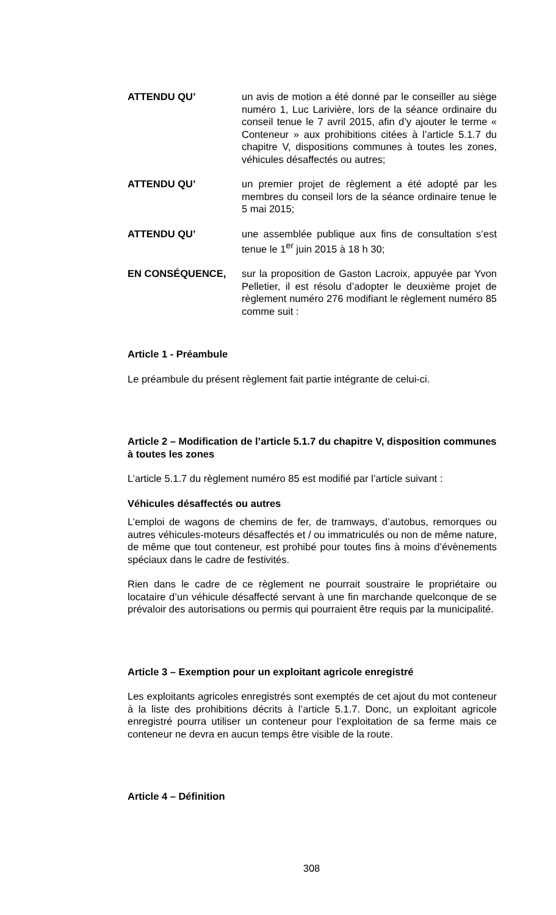ATTENDU QU’ un avis de motion a été donné par le conseiller au siège numéro 1, Luc Larivière, lors de la séance ordinaire du conseil tenue le 7 avril 2015, afin d’y ajouter le terme « Conteneur » aux prohibitions citées à l’article 5.1.7 du chapitre V, dispositions communes à toutes les zones, véhicules désaffectés ou autres;
ATTENDU QU’ un premier projet de règlement a été adopté par les membres du conseil lors de la séance ordinaire tenue le 5 mai 2015;
ATTENDU QU’ une assemblée publique aux fins de consultation s’est tenue le 1<sup>er</sup> juin 2015 à 18 h 30;
EN CONSÉQUENCE, sur la proposition de Gaston Lacroix, appuyée par Yvon Pelletier, il est résolu d’adopter le deuxième projet de règlement numéro 276 modifiant le règlement numéro 85 comme suit :
Article 1 - Préambule
Le préambule du présent règlement fait partie intégrante de celui-ci.
Article 2 – Modification de l’article 5.1.7 du chapitre V, disposition communes à toutes les zones
L’article 5.1.7 du règlement numéro 85 est modifié par l’article suivant :
Véhicules désaffectés ou autres
L’emploi de wagons de chemins de fer, de tramways, d’autobus, remorques ou autres véhicules-moteurs désaffectés et / ou immatriculés ou non de même nature, de même que tout conteneur, est prohibé pour toutes fins à moins d’évènements spéciaux dans le cadre de festivités.
Rien dans le cadre de ce règlement ne pourrait soustraire le propriétaire ou locataire d’un véhicule désaffecté servant à une fin marchande quelconque de se prévaloir des autorisations ou permis qui pourraient être requis par la municipalité.
Article 3 – Exemption pour un exploitant agricole enregistré
Les exploitants agricoles enregistrés sont exemptés de cet ajout du mot conteneur à la liste des prohibitions décrits à l’article 5.1.7. Donc, un exploitant agricole enregistré pourra utiliser un conteneur pour l’exploitation de sa ferme mais ce conteneur ne devra en aucun temps être visible de la route.
Article 4 – Définition
308